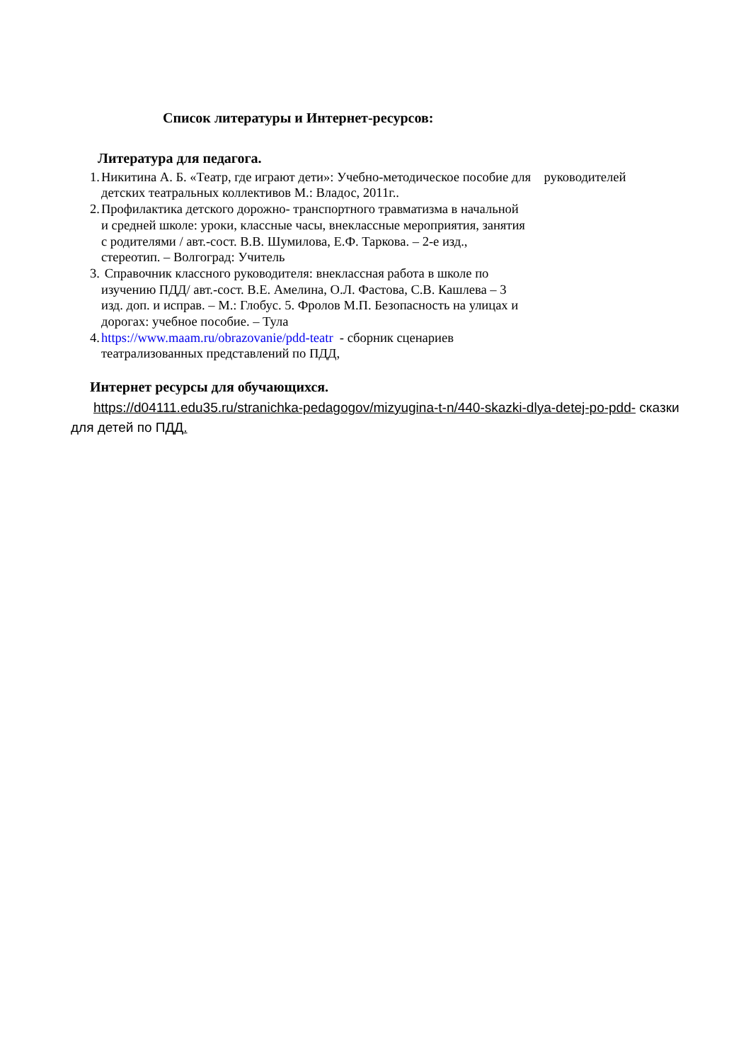Список литературы и Интернет-ресурсов:
Литература для педагога.
1. Никитина А. Б. «Театр, где играют дети»: Учебно-методическое пособие для руководителей детских театральных коллективов М.: Владос, 2011г..
2. Профилактика детского дорожно- транспортного травматизма в начальной и средней школе: уроки, классные часы, внеклассные мероприятия, занятия с родителями / авт.-сост. В.В. Шумилова, Е.Ф. Таркова. – 2-е изд., стереотип. – Волгоград: Учитель
3. Справочник классного руководителя: внеклассная работа в школе по изучению ПДД/ авт.-сост. В.Е. Амелина, О.Л. Фастова, С.В. Кашлева – 3 изд. доп. и исправ. – М.: Глобус. 5. Фролов М.П. Безопасность на улицах и дорогах: учебное пособие. – Тула
4. https://www.maam.ru/obrazovanie/pdd-teatr - сборник сценариев театрализованных представлений по ПДД,
Интернет ресурсы для обучающихся.
https://d04111.edu35.ru/stranichka-pedagogov/mizyugina-t-n/440-skazki-dlya-detej-po-pdd- сказки для детей по ПДД.